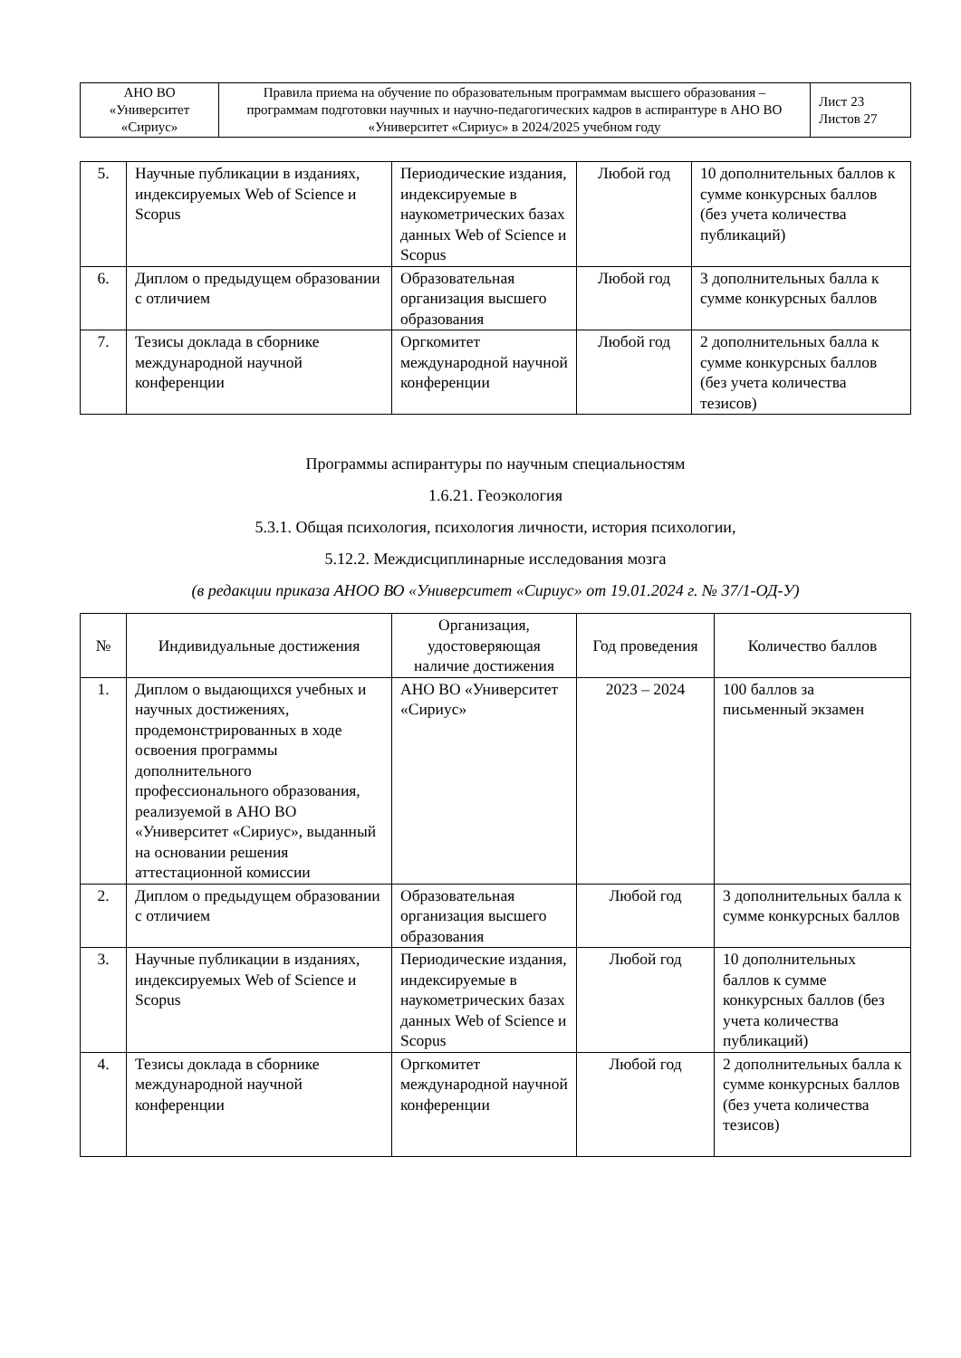| АНО ВО «Университет «Сириус» | Правила приема на обучение по образовательным программам высшего образования – программам подготовки научных и научно-педагогических кадров в аспирантуре в АНО ВО «Университет «Сириус» в 2024/2025 учебном году | Лист 23 Листов 27 |
| 5. | Научные публикации в изданиях, индексируемых Web of Science и Scopus | Периодические издания, индексируемые в наукометрических базах данных Web of Science и Scopus | Любой год | 10 дополнительных баллов к сумме конкурсных баллов (без учета количества публикаций) |
| 6. | Диплом о предыдущем образовании с отличием | Образовательная организация высшего образования | Любой год | 3 дополнительных балла к сумме конкурсных баллов |
| 7. | Тезисы доклада в сборнике международной научной конференции | Оргкомитет международной научной конференции | Любой год | 2 дополнительных балла к сумме конкурсных баллов (без учета количества тезисов) |
Программы аспирантуры по научным специальностям
1.6.21. Геоэкология
5.3.1. Общая психология, психология личности, история психологии,
5.12.2. Междисциплинарные исследования мозга
(в редакции приказа АНОО ВО «Университет «Сириус» от 19.01.2024 г. № 37/1-ОД-У)
| № | Индивидуальные достижения | Организация, удостоверяющая наличие достижения | Год проведения | Количество баллов |
| --- | --- | --- | --- | --- |
| 1. | Диплом о выдающихся учебных и научных достижениях, продемонстрированных в ходе освоения программы дополнительного профессионального образования, реализуемой в АНО ВО «Университет «Сириус», выданный на основании решения аттестационной комиссии | АНО ВО «Университет «Сириус» | 2023 – 2024 | 100 баллов за письменный экзамен |
| 2. | Диплом о предыдущем образовании с отличием | Образовательная организация высшего образования | Любой год | 3 дополнительных балла к сумме конкурсных баллов |
| 3. | Научные публикации в изданиях, индексируемых Web of Science и Scopus | Периодические издания, индексируемые в наукометрических базах данных Web of Science и Scopus | Любой год | 10 дополнительных баллов к сумме конкурсных баллов (без учета количества публикаций) |
| 4. | Тезисы доклада в сборнике международной научной конференции | Оргкомитет международной научной конференции | Любой год | 2 дополнительных балла к сумме конкурсных баллов (без учета количества тезисов) |